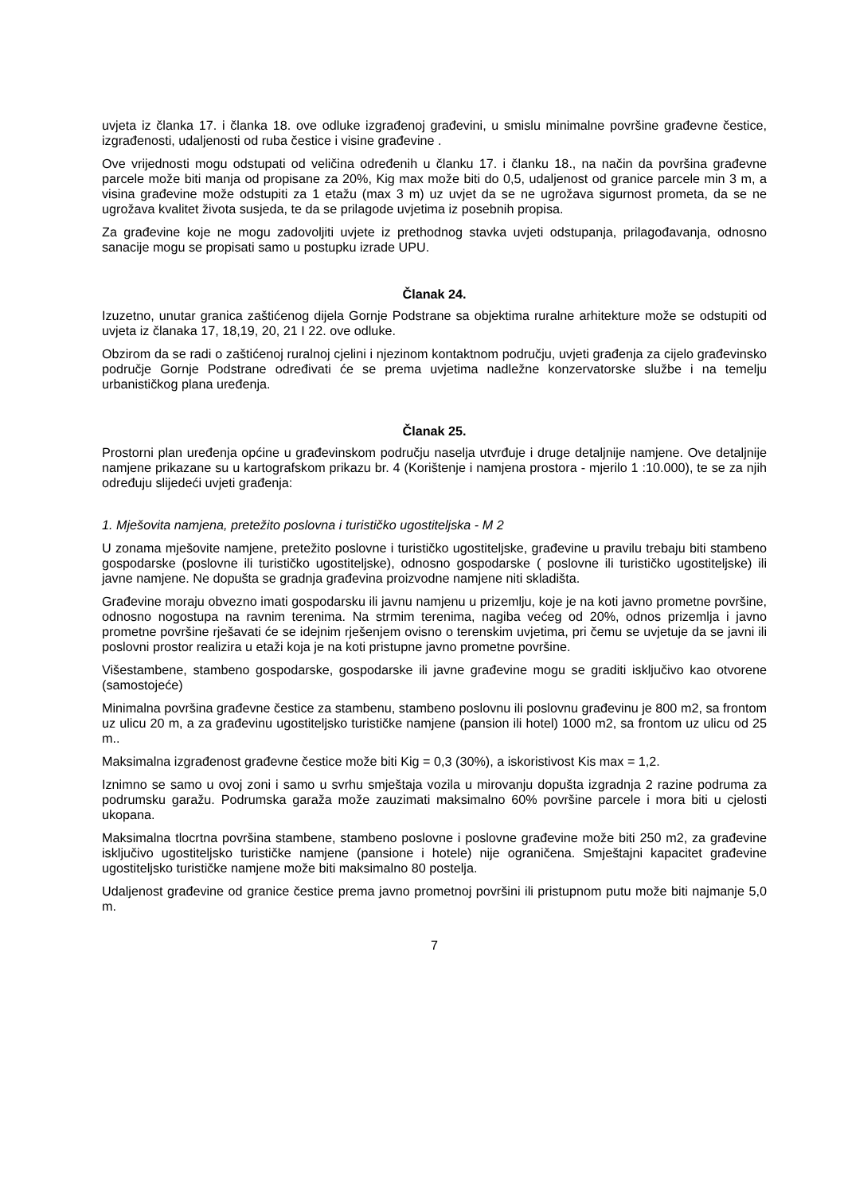uvjeta iz članka 17. i članka 18. ove odluke izgrađenoj građevini, u smislu minimalne površine građevne čestice, izgrađenosti, udaljenosti od ruba čestice i visine građevine .
Ove vrijednosti mogu odstupati od veličina određenih u članku 17. i članku 18., na način da površina građevne parcele može biti manja od propisane za 20%, Kig max može biti do 0,5, udaljenost od granice parcele min 3 m, a visina građevine može odstupiti za 1 etažu (max 3 m) uz uvjet da se ne ugrožava sigurnost prometa, da se ne ugrožava kvalitet života susjeda, te da se prilagode uvjetima iz posebnih propisa.
Za građevine koje ne mogu zadovoljiti uvjete iz prethodnog stavka uvjeti odstupanja, prilagođavanja, odnosno sanacije mogu se propisati samo u postupku izrade UPU.
Članak 24.
Izuzetno, unutar granica zaštićenog dijela Gornje Podstrane sa objektima ruralne arhitekture može se odstupiti od uvjeta iz članaka 17, 18,19, 20, 21 I 22. ove odluke.
Obzirom da se radi o zaštićenoj ruralnoj cjelini i njezinom kontaktnom području, uvjeti građenja za cijelo građevinsko područje Gornje Podstrane određivati će se prema uvjetima nadležne konzervatorske službe i na temelju urbanističkog plana uređenja.
Članak 25.
Prostorni plan uređenja općine u građevinskom području naselja utvrđuje i druge detaljnije namjene. Ove detaljnije namjene prikazane su u kartografskom prikazu br. 4 (Korištenje i namjena prostora - mjerilo 1 :10.000), te se za njih određuju slijedeći uvjeti građenja:
1. Mješovita namjena, pretežito poslovna i turističko ugostiteljska - M 2
U zonama mješovite namjene, pretežito poslovne i turističko ugostiteljske, građevine u pravilu trebaju biti stambeno gospodarske (poslovne ili turističko ugostiteljske), odnosno gospodarske ( poslovne ili turističko ugostiteljske) ili javne namjene. Ne dopušta se gradnja građevina proizvodne namjene niti skladišta.
Građevine moraju obvezno imati gospodarsku ili javnu namjenu u prizemlju, koje je na koti javno prometne površine, odnosno nogostupa na ravnim terenima. Na strmim terenima, nagiba većeg od 20%, odnos prizemlja i javno prometne površine rješavati će se idejnim rješenjem ovisno o terenskim uvjetima, pri čemu se uvjetuje da se javni ili poslovni prostor realizira u etaži koja je na koti pristupne javno prometne površine.
Višestambene, stambeno gospodarske, gospodarske ili javne građevine mogu se graditi isključivo kao otvorene (samostojeće)
Minimalna površina građevne čestice za stambenu, stambeno poslovnu ili poslovnu građevinu je 800 m2, sa frontom uz ulicu 20 m, a za građevinu ugostiteljsko turističke namjene (pansion ili hotel) 1000 m2, sa frontom uz ulicu od 25 m..
Maksimalna izgrađenost građevne čestice može biti Kig = 0,3 (30%), a iskoristivost Kis max = 1,2.
Iznimno se samo u ovoj zoni i samo u svrhu smještaja vozila u mirovanju dopušta izgradnja 2 razine podruma za podrumsku garažu. Podrumska garaža može zauzimati maksimalno 60% površine parcele i mora biti u cjelosti ukopana.
Maksimalna tlocrtna površina stambene, stambeno poslovne i poslovne građevine može biti 250 m2, za građevine isključivo ugostiteljsko turističke namjene (pansione i hotele) nije ograničena. Smještajni kapacitet građevine ugostiteljsko turističke namjene može biti maksimalno 80 postelja.
Udaljenost građevine od granice čestice prema javno prometnoj površini ili pristupnom putu može biti najmanje 5,0 m.
7